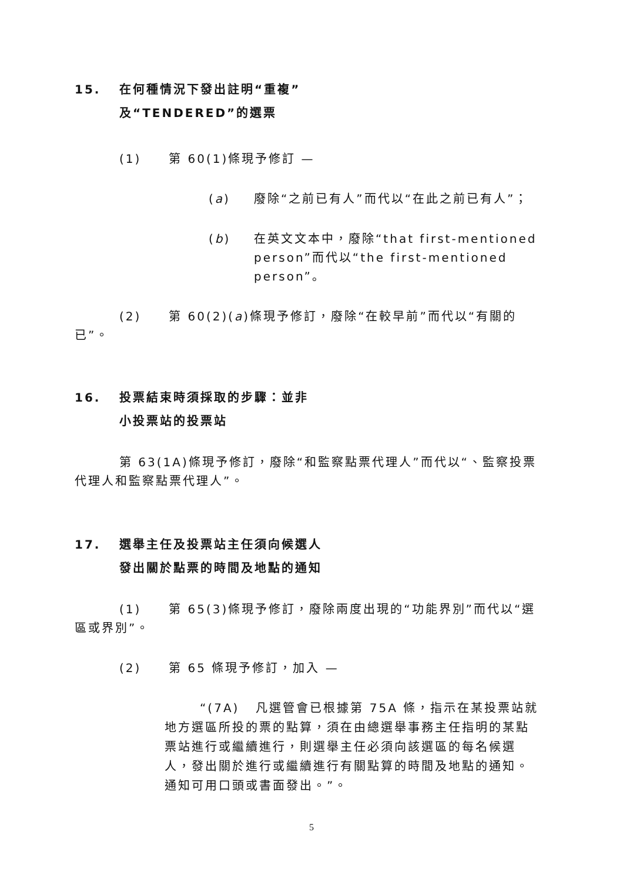15. 在何種情況下發出註明“重複”
及“TENDERED”的選票
(1) 第 60(1)條現予修訂 —
(a) 廢除“之前已有人”而代以“在此之前已有人”；
(b) 在英文文本中，廢除“that first-mentioned person”而代以“the first-mentioned person”。
(2) 第 60(2)(a)條現予修訂，廢除“在較早前”而代以“有關的已”。
16. 投票結束時須採取的步驟：並非
小投票站的投票站
第 63(1A)條現予修訂，廢除“和監察點票代理人”而代以“、監察投票代理人和監察點票代理人”。
17. 選舉主任及投票站主任須向候選人
發出關於點票的時間及地點的通知
(1) 第 65(3)條現予修訂，廢除兩度出現的“功能界別”而代以“選區或界別”。
(2) 第 65 條現予修訂，加入 —
“(7A) 凡選管會已根據第 75A 條，指示在某投票站就地方選區所投的票的點算，須在由總選舉事務主任指明的某點票站進行或繼續進行，則選舉主任必須向該選區的每名候選人，發出關於進行或繼續進行有關點算的時間及地點的通知。通知可用口頭或書面發出。”。
5